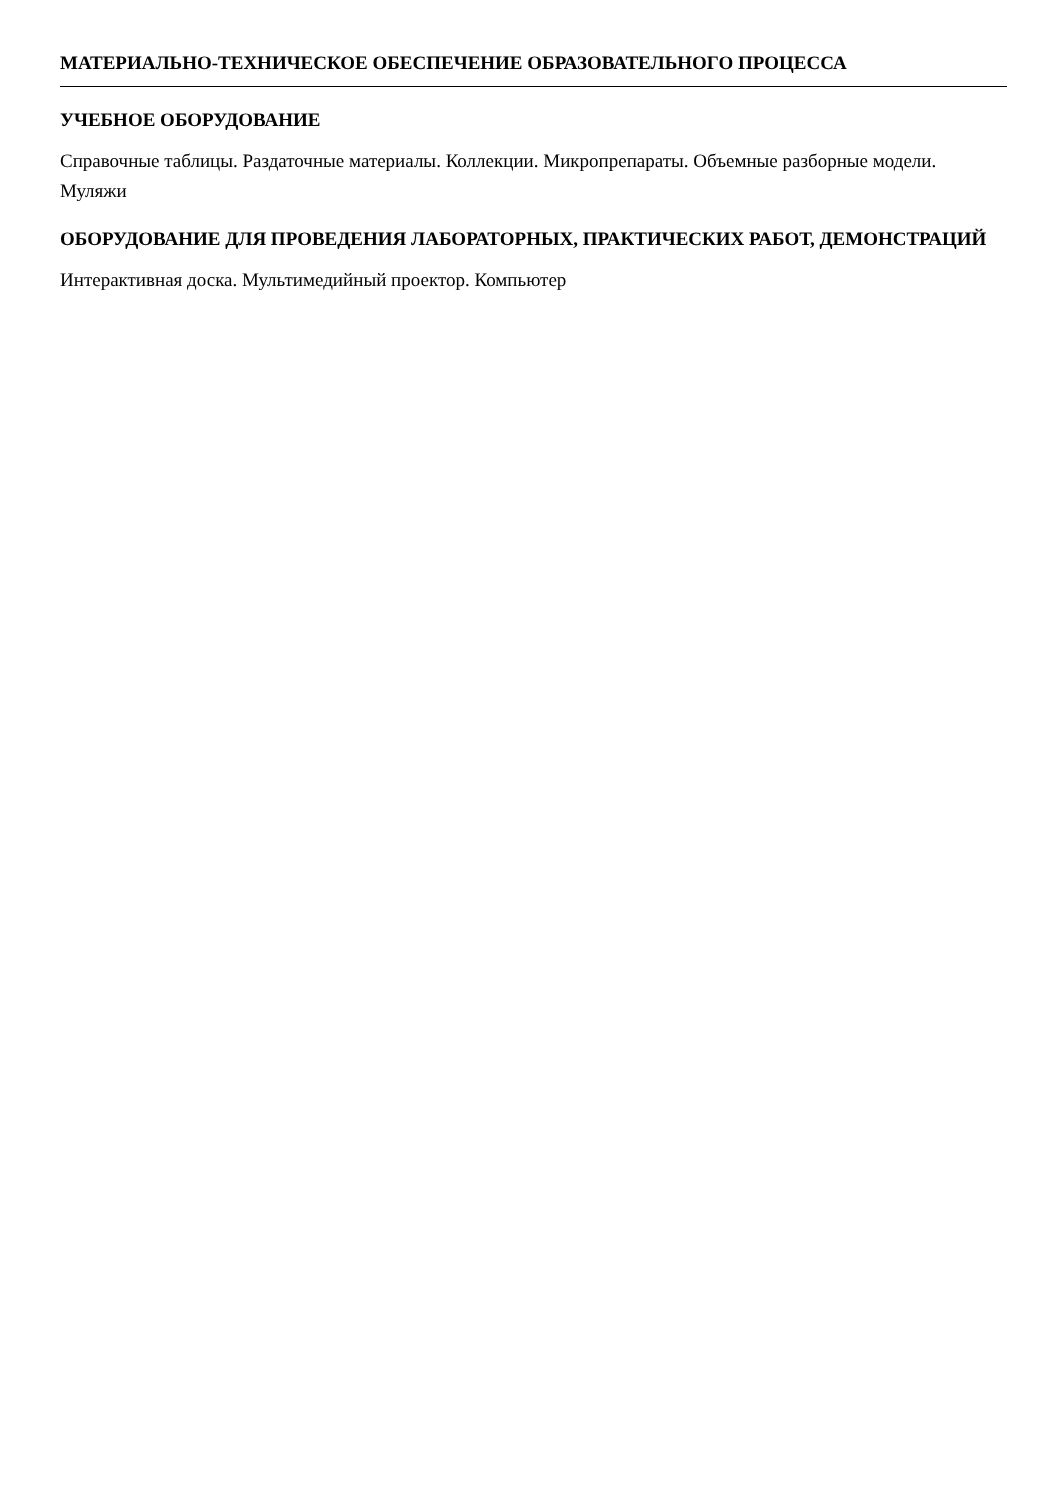МАТЕРИАЛЬНО-ТЕХНИЧЕСКОЕ ОБЕСПЕЧЕНИЕ ОБРАЗОВАТЕЛЬНОГО ПРОЦЕССА
УЧЕБНОЕ ОБОРУДОВАНИЕ
Справочные таблицы. Раздаточные материалы. Коллекции. Микропрепараты. Объемные разборные модели. Муляжи
ОБОРУДОВАНИЕ ДЛЯ ПРОВЕДЕНИЯ ЛАБОРАТОРНЫХ, ПРАКТИЧЕСКИХ РАБОТ, ДЕМОНСТРАЦИЙ
Интерактивная доска. Мультимедийный проектор. Компьютер